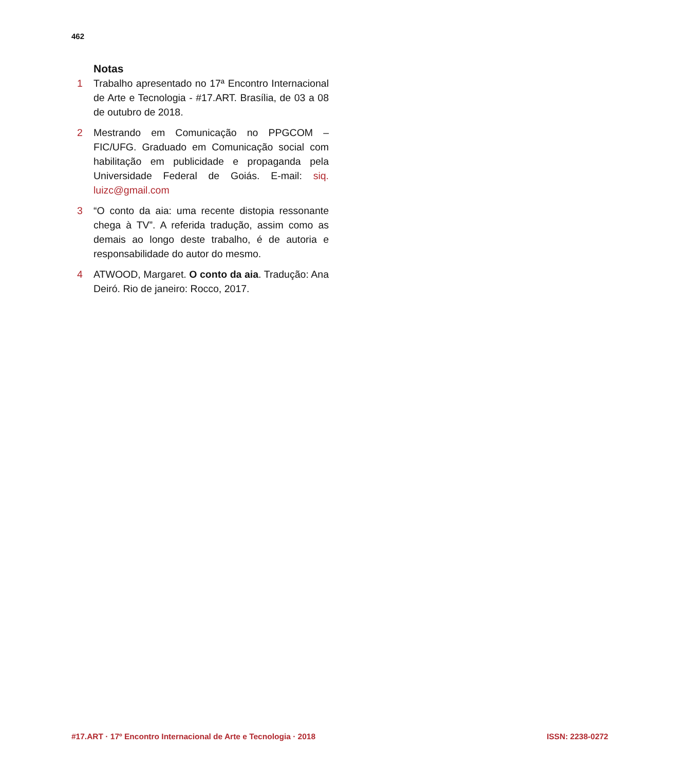462
Notas
1 Trabalho apresentado no 17ª Encontro Internacional de Arte e Tecnologia - #17.ART. Brasília, de 03 a 08 de outubro de 2018.
2 Mestrando em Comunicação no PPGCOM – FIC/UFG. Graduado em Comunicação social com habilitação em publicidade e propaganda pela Universidade Federal de Goiás. E-mail: siq. luizc@gmail.com
3 “O conto da aia: uma recente distopia ressonante chega à TV”. A referida tradução, assim como as demais ao longo deste trabalho, é de autoria e responsabilidade do autor do mesmo.
4 ATWOOD, Margaret. O conto da aia. Tradução: Ana Deiró. Rio de janeiro: Rocco, 2017.
#17.ART · 17º Encontro Internacional de Arte e Tecnologia · 2018 ISSN: 2238-0272